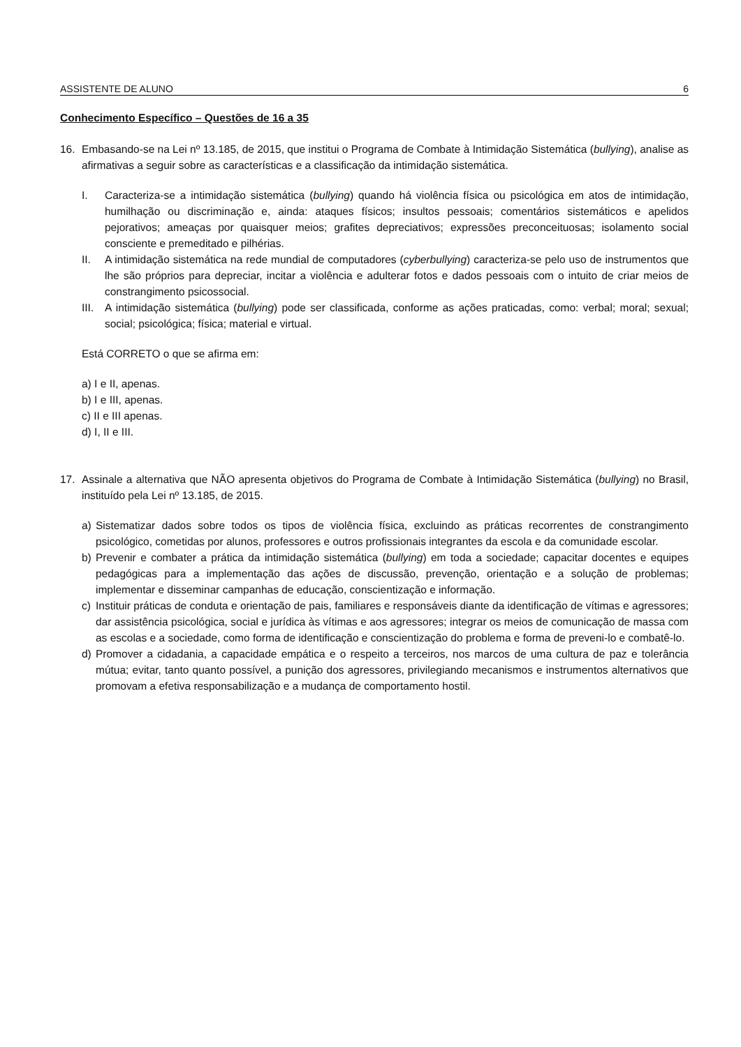ASSISTENTE DE ALUNO 6
Conhecimento Específico – Questões de 16 a 35
16. Embasando-se na Lei nº 13.185, de 2015, que institui o Programa de Combate à Intimidação Sistemática (bullying), analise as afirmativas a seguir sobre as características e a classificação da intimidação sistemática.
I. Caracteriza-se a intimidação sistemática (bullying) quando há violência física ou psicológica em atos de intimidação, humilhação ou discriminação e, ainda: ataques físicos; insultos pessoais; comentários sistemáticos e apelidos pejorativos; ameaças por quaisquer meios; grafites depreciativos; expressões preconceituosas; isolamento social consciente e premeditado e pilhérias.
II. A intimidação sistemática na rede mundial de computadores (cyberbullying) caracteriza-se pelo uso de instrumentos que lhe são próprios para depreciar, incitar a violência e adulterar fotos e dados pessoais com o intuito de criar meios de constrangimento psicossocial.
III.
A intimidação sistemática (bullying) pode ser classificada, conforme as ações praticadas, como: verbal; moral; sexual; social; psicológica; física; material e virtual.
Está CORRETO o que se afirma em:
a) I e II, apenas.
b) I e III, apenas.
c) II e III apenas.
d) I, II e III.
17. Assinale a alternativa que NÃO apresenta objetivos do Programa de Combate à Intimidação Sistemática (bullying) no Brasil, instituído pela Lei nº 13.185, de 2015.
a) Sistematizar dados sobre todos os tipos de violência física, excluindo as práticas recorrentes de constrangimento psicológico, cometidas por alunos, professores e outros profissionais integrantes da escola e da comunidade escolar.
b) Prevenir e combater a prática da intimidação sistemática (bullying) em toda a sociedade; capacitar docentes e equipes pedagógicas para a implementação das ações de discussão, prevenção, orientação e a solução de problemas; implementar e disseminar campanhas de educação, conscientização e informação.
c) Instituir práticas de conduta e orientação de pais, familiares e responsáveis diante da identificação de vítimas e agressores; dar assistência psicológica, social e jurídica às vítimas e aos agressores; integrar os meios de comunicação de massa com as escolas e a sociedade, como forma de identificação e conscientização do problema e forma de preveni-lo e combatê-lo.
d) Promover a cidadania, a capacidade empática e o respeito a terceiros, nos marcos de uma cultura de paz e tolerância mútua; evitar, tanto quanto possível, a punição dos agressores, privilegiando mecanismos e instrumentos alternativos que promovam a efetiva responsabilização e a mudança de comportamento hostil.